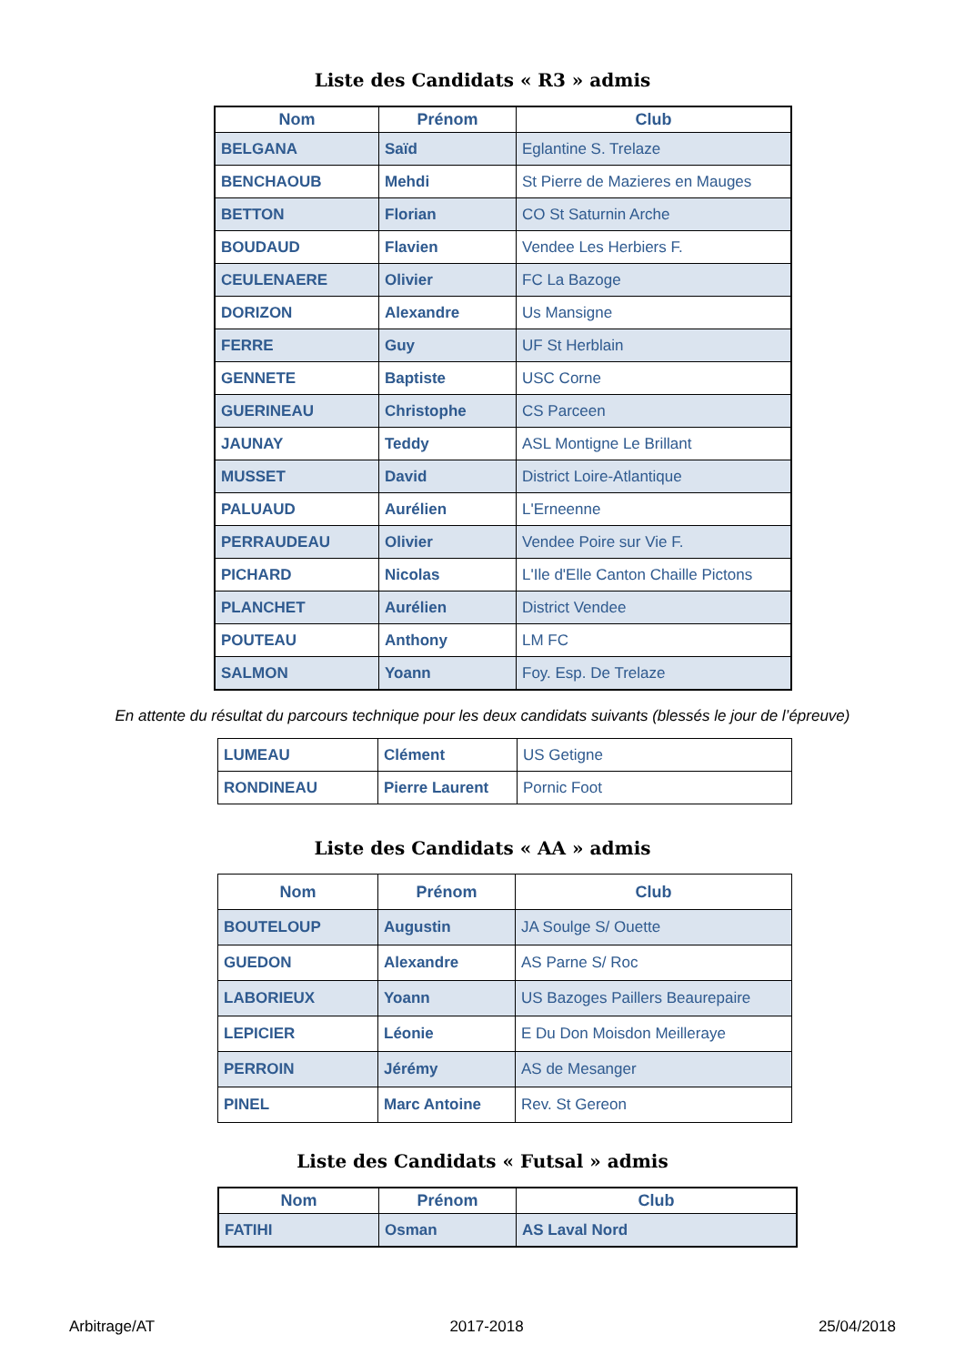Liste des Candidats « R3 » admis
| Nom | Prénom | Club |
| --- | --- | --- |
| BELGANA | Saïd | Eglantine S. Trelaze |
| BENCHAOUB | Mehdi | St Pierre de Mazieres en Mauges |
| BETTON | Florian | CO St Saturnin Arche |
| BOUDAUD | Flavien | Vendee Les Herbiers F. |
| CEULENAERE | Olivier | FC La Bazoge |
| DORIZON | Alexandre | Us Mansigne |
| FERRE | Guy | UF St Herblain |
| GENNETE | Baptiste | USC Corne |
| GUERINEAU | Christophe | CS Parceen |
| JAUNAY | Teddy | ASL Montigne Le Brillant |
| MUSSET | David | District Loire-Atlantique |
| PALUAUD | Aurélien | L'Erneenne |
| PERRAUDEAU | Olivier | Vendee Poire sur Vie F. |
| PICHARD | Nicolas | L'Ile d'Elle Canton Chaille Pictons |
| PLANCHET | Aurélien | District Vendee |
| POUTEAU | Anthony | LM FC |
| SALMON | Yoann | Foy. Esp. De Trelaze |
En attente du résultat du parcours technique pour les deux candidats suivants (blessés le jour de l’épreuve)
| LUMEAU | Clément | US Getigne |
| RONDINEAU | Pierre Laurent | Pornic Foot |
Liste des Candidats « AA » admis
| Nom | Prénom | Club |
| --- | --- | --- |
| BOUTELOUP | Augustin | JA Soulge S/ Ouette |
| GUEDON | Alexandre | AS Parne S/ Roc |
| LABORIEUX | Yoann | US Bazoges Paillers Beaurepaire |
| LEPICIER | Léonie | E Du Don Moisdon Meilleraye |
| PERROIN | Jérémy | AS de Mesanger |
| PINEL | Marc Antoine | Rev. St Gereon |
Liste des Candidats « Futsal » admis
| Nom | Prénom | Club |
| --- | --- | --- |
| FATIHI | Osman | AS Laval Nord |
Arbitrage/AT 2017-2018 25/04/2018